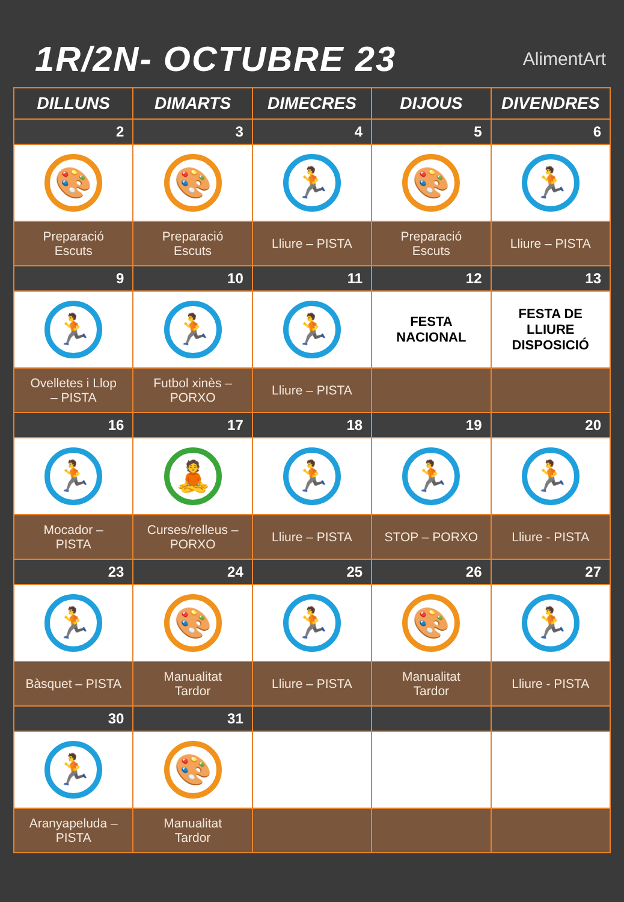1R/2N- OCTUBRE 23
AlimentArt
| DILLUNS | DIMARTS | DIMECRES | DIJOUS | DIVENDRES |
| --- | --- | --- | --- | --- |
| 2 | 3 | 4 | 5 | 6 |
| 🎨 | 🎨 | 🏃 | 🎨 | 🏃 |
| Preparació Escuts | Preparació Escuts | Lliure – PISTA | Preparació Escuts | Lliure – PISTA |
| 9 | 10 | 11 | 12 | 13 |
| 🏃 | 🏃 | 🏃 | FESTA NACIONAL | FESTA DE LLIURE DISPOSICIÓ |
| Ovelletes i Llop – PISTA | Futbol xinès – PORXO | Lliure – PISTA | | |
| 16 | 17 | 18 | 19 | 20 |
| 🏃 | 🧘 | 🏃 | 🏃 | 🏃 |
| Mocador – PISTA | Curses/relleus – PORXO | Lliure – PISTA | STOP – PORXO | Lliure - PISTA |
| 23 | 24 | 25 | 26 | 27 |
| 🏃 | 🎨 | 🏃 | 🎨 | 🏃 |
| Bàsquet – PISTA | Manualitat Tardor | Lliure – PISTA | Manualitat Tardor | Lliure - PISTA |
| 30 | 31 | | | |
| 🏃 | 🎨 | | | |
| Aranyapeluda – PISTA | Manualitat Tardor | | | |